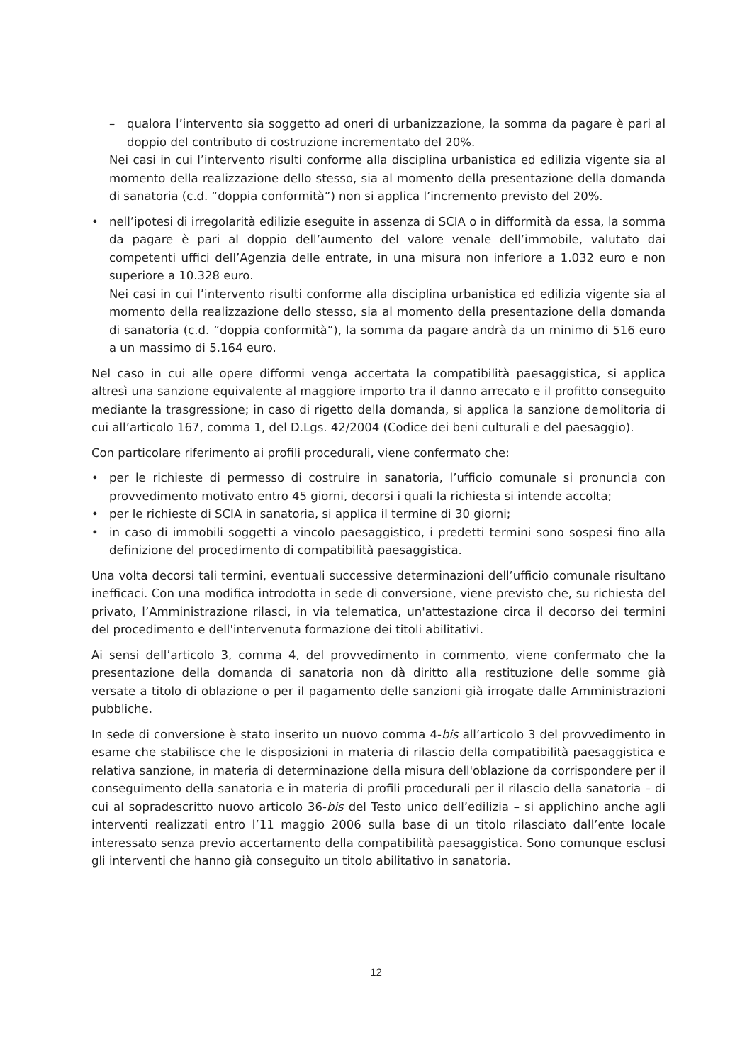– qualora l’intervento sia soggetto ad oneri di urbanizzazione, la somma da pagare è pari al doppio del contributo di costruzione incrementato del 20%.
Nei casi in cui l’intervento risulti conforme alla disciplina urbanistica ed edilizia vigente sia al momento della realizzazione dello stesso, sia al momento della presentazione della domanda di sanatoria (c.d. “doppia conformità”) non si applica l’incremento previsto del 20%.
• nell’ipotesi di irregolarità edilizie eseguite in assenza di SCIA o in difformità da essa, la somma da pagare è pari al doppio dell’aumento del valore venale dell’immobile, valutato dai competenti uffici dell’Agenzia delle entrate, in una misura non inferiore a 1.032 euro e non superiore a 10.328 euro.
Nei casi in cui l’intervento risulti conforme alla disciplina urbanistica ed edilizia vigente sia al momento della realizzazione dello stesso, sia al momento della presentazione della domanda di sanatoria (c.d. “doppia conformità”), la somma da pagare andrà da un minimo di 516 euro a un massimo di 5.164 euro.
Nel caso in cui alle opere difformi venga accertata la compatibilità paesaggistica, si applica altresì una sanzione equivalente al maggiore importo tra il danno arrecato e il profitto conseguito mediante la trasgressione; in caso di rigetto della domanda, si applica la sanzione demolitoria di cui all’articolo 167, comma 1, del D.Lgs. 42/2004 (Codice dei beni culturali e del paesaggio).
Con particolare riferimento ai profili procedurali, viene confermato che:
• per le richieste di permesso di costruire in sanatoria, l’ufficio comunale si pronuncia con provvedimento motivato entro 45 giorni, decorsi i quali la richiesta si intende accolta;
• per le richieste di SCIA in sanatoria, si applica il termine di 30 giorni;
• in caso di immobili soggetti a vincolo paesaggistico, i predetti termini sono sospesi fino alla definizione del procedimento di compatibilità paesaggistica.
Una volta decorsi tali termini, eventuali successive determinazioni dell’ufficio comunale risultano inefficaci. Con una modifica introdotta in sede di conversione, viene previsto che, su richiesta del privato, l’Amministrazione rilasci, in via telematica, un'attestazione circa il decorso dei termini del procedimento e dell'intervenuta formazione dei titoli abilitativi.
Ai sensi dell’articolo 3, comma 4, del provvedimento in commento, viene confermato che la presentazione della domanda di sanatoria non dà diritto alla restituzione delle somme già versate a titolo di oblazione o per il pagamento delle sanzioni già irrogate dalle Amministrazioni pubbliche.
In sede di conversione è stato inserito un nuovo comma 4-bis all’articolo 3 del provvedimento in esame che stabilisce che le disposizioni in materia di rilascio della compatibilità paesaggistica e relativa sanzione, in materia di determinazione della misura dell'oblazione da corrispondere per il conseguimento della sanatoria e in materia di profili procedurali per il rilascio della sanatoria – di cui al sopradescritto nuovo articolo 36-bis del Testo unico dell’edilizia – si applichino anche agli interventi realizzati entro l’11 maggio 2006 sulla base di un titolo rilasciato dall’ente locale interessato senza previo accertamento della compatibilità paesaggistica. Sono comunque esclusi gli interventi che hanno già conseguito un titolo abilitativo in sanatoria.
12